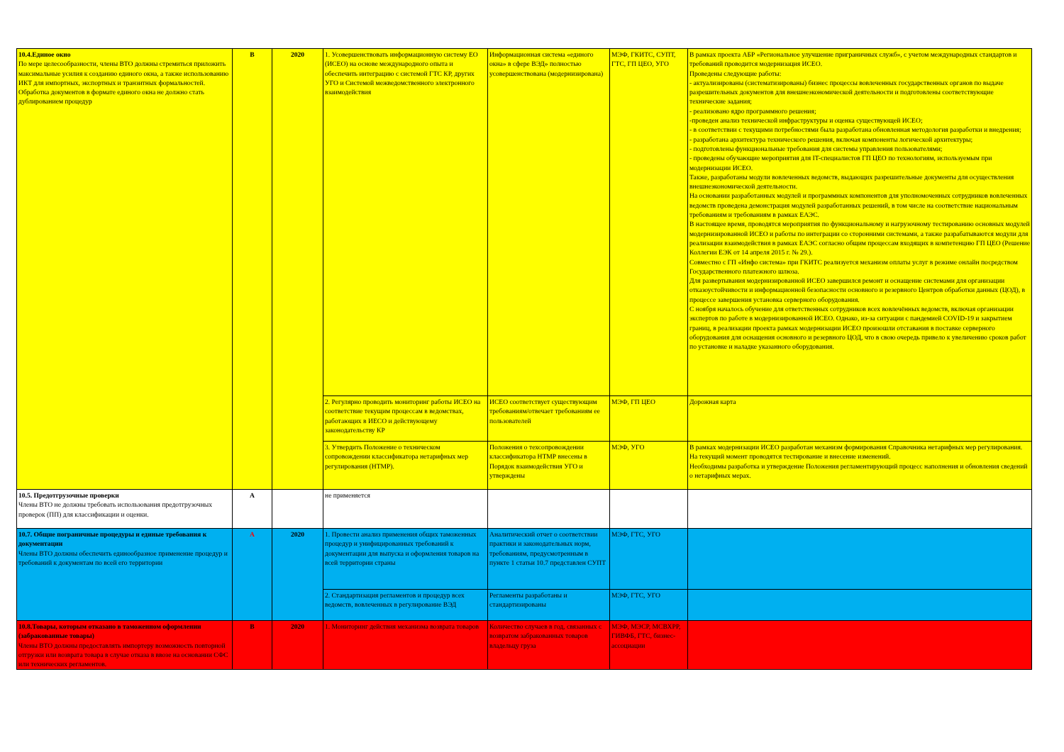| 10.4.Единое окно По мере целесообразности, члены ВТО должны стремиться приложить максимальные усилия к созданию единого окна, а также использованию ИКТ для импортных, экспортных и транзитных формальностей. Обработка документов в формате единого окна не должно стать дублированием процедур | B | 2020 | 1. Усовершенствовать информационную систему ЕО (ИСЕО) на основе международного опыта и обеспечить интеграцию с системой ГТС КР, других УГО и Системой межведомственного электронного взаимодействия | Информационная система «единого окна» в сфере ВЭД» полностью усовершенствована (модернизирована) | МЭФ, ГКИТС, СУПТ, ГТС, ГП ЦЕО, УГО | В рамках проекта АБР «Региональное улучшение приграничных служб», с учетом международных стандартов и требований проводится модернизация ИСЕО. Проведены следующие работы: - актуализированы (систематизированы) бизнес процессы вовлеченных государственных органов по выдаче разрешительных документов для внешнеэкономической деятельности и подготовлены соответствующие технические задания; - реализовано ядро программного решения; -проведен анализ технической инфраструктуры и оценка существующей ИСЕО; - в соответствии с текущими потребностями была разработана обновленная методология разработки и внедрения; - разработана архитектура технического решения, включая компоненты логической архитектуры; - подготовлены функциональные требования для системы управления пользователями; - проведены обучающие мероприятия для IT-специалистов ГП ЦЕО по технологиям, используемым при модернизации ИСЕО. Также, разработаны модули вовлеченных ведомств, выдающих разрешительные документы для осуществления внешнеэкономической деятельности. На основании разработанных модулей и программных компонентов для уполномоченных сотрудников вовлеченных ведомств проведена демонстрация модулей разработанных решений, в том числе на соответствие национальным требованиям и требованиям в рамках ЕАЭС. В настоящее время, проводятся мероприятия по функциональному и нагрузочному тестированию основных модулей модернизированной ИСЕО и работы по интеграции со сторонними системами, а также разрабатываются модули для реализации взаимодействия в рамках ЕАЭС согласно общим процессам входящих в компетенцию ГП ЦЕО (Решение Коллегии ЕЭК от 14 апреля 2015 г. № 29.). Совместно с ГП «Инфо система» при ГКИТС реализуется механизм оплаты услуг в режиме онлайн посредством Государственного платежного шлюза. Для развертывания модернизированной ИСЕО завершился ремонт и оснащение системами для организации отказоустойчивости и информационной безопасности основного и резервного Центров обработки данных (ЦОД), в процессе завершения установка серверного оборудования. С ноября началось обучение для ответственных сотрудников всех вовлечённых ведомств, включая организации экспертов по работе в модернизированной ИСЕО. Однако, из-за ситуации с пандемией COVID-19 и закрытием границ, в реализации проекта рамках модернизации ИСЕО произошли отставания в поставке серверного оборудования для оснащения основного и резервного ЦОД, что в свою очередь привело к увеличению сроков работ по установке и наладке указанного оборудования. |
| | | | 2. Регулярно проводить мониторинг работы ИСЕО на соответствие текущим процессам в ведомствах, работающих в ИЕСО и действующему законодательству КР | ИСЕО соответствует существующим требованиям/отвечает требованиям ее пользователей | МЭФ, ГП ЦЕО | Дорожная карта |
| | | | 3. Утвердить Положение о техническом сопровождении классификатора нетарифных мер регулирования (НТМР). | Положения о техсопровождении классификатора НТМР внесены в Порядок взаимодействия УГО и утверждены | МЭФ, УГО | В рамках модернизации ИСЕО разработан механизм формирования Справочника нетарифных мер регулирования. На текущий момент проводятся тестирование и внесение изменений. Необходимы разработка и утверждение Положения регламентирующий процесс наполнения и обновления сведений о нетарифных мерах. |
| 10.5. Предотгрузочные проверки Члены ВТО не должны требовать использования предотгрузочных проверок (ПП) для классификации и оценки. | A | | не применяется | | | |
| 10.7. Общие пограничные процедуры и единые требования к документации Члены ВТО должны обеспечить единообразное применение процедур и требований к документам по всей его территории | A | 2020 | 1. Провести анализ применения общих таможенных процедур и унифицированных требований к документации для выпуска и оформления товаров на всей территории страны | Аналитический отчет о соответствии практики и законодательных норм, требованиям, предусмотренным в пункте 1 статьи 10.7 представлен СУПТ | МЭФ, ГТС, УГО | |
| | | | 2. Стандартизация регламентов и процедур всех ведомств, вовлеченных в регулирование ВЭД | Регламенты разработаны и стандартизированы | МЭФ, ГТС, УГО | |
| 10.8.Товары, которым отказано в таможенном оформлении (забракованные товары) Члены ВТО должны предоставлять импортеру возможность повторной отгрузки или возврата товара в случае отказа в ввозе на основании СФС или технических регламентов. | B | 2020 | 1. Мониторинг действия механизма возврата товаров | Количество случаев в год, связанных с возвратом забракованных товаров владельцу груза | МЭФ, МЭСР, МСВХРР, ГИВФБ, ГТС, бизнес-ассоциации | |